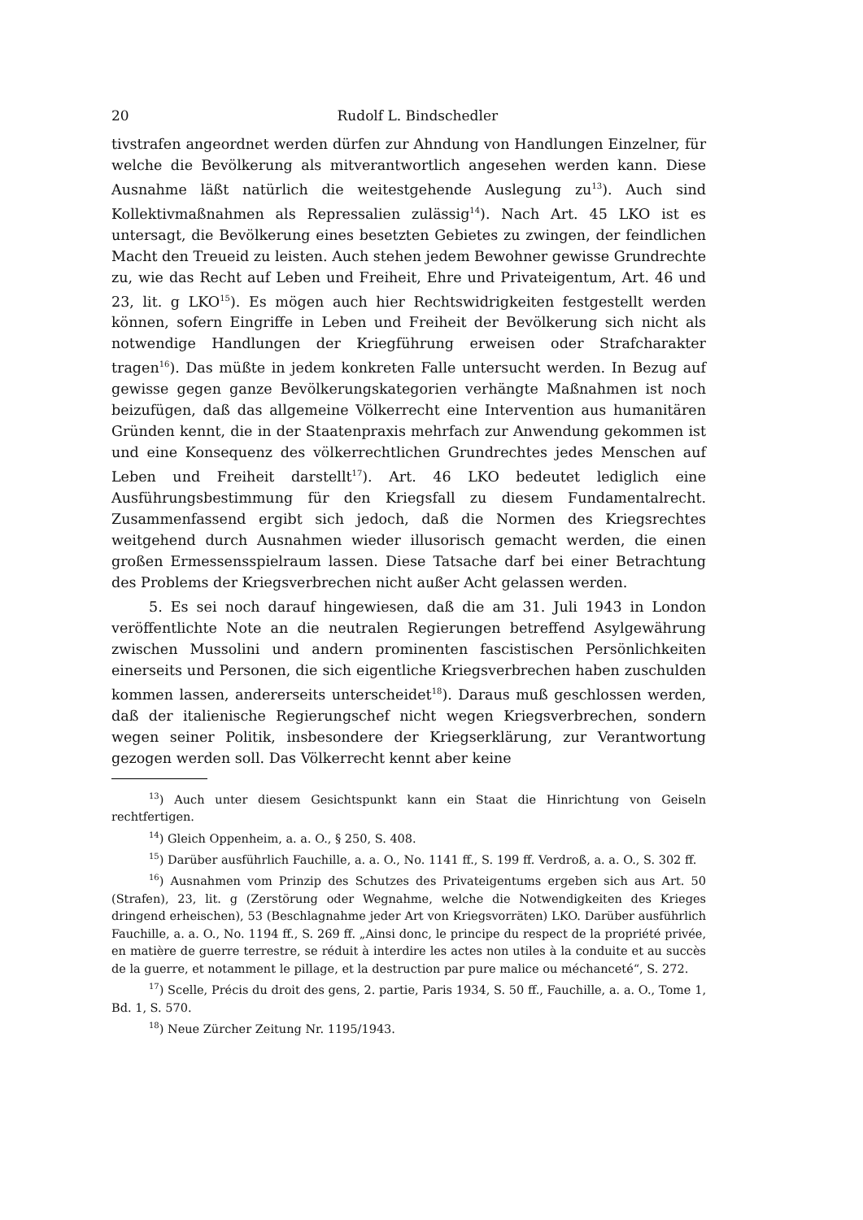20 Rudolf L. Bindschedler
tivstrafen angeordnet werden dürfen zur Ahndung von Handlungen Einzelner, für welche die Bevölkerung als mitverantwortlich angesehen werden kann. Diese Ausnahme läßt natürlich die weitestgehende Auslegung zu<sup>13</sup>). Auch sind Kollektivmaßnahmen als Repressalien zulässig<sup>14</sup>). Nach Art. 45 LKO ist es untersagt, die Bevölkerung eines besetzten Gebietes zu zwingen, der feindlichen Macht den Treueid zu leisten. Auch stehen jedem Bewohner gewisse Grundrechte zu, wie das Recht auf Leben und Freiheit, Ehre und Privateigentum, Art. 46 und 23, lit. g LKO<sup>15</sup>). Es mögen auch hier Rechtswidrigkeiten festgestellt werden können, sofern Eingriffe in Leben und Freiheit der Bevölkerung sich nicht als notwendige Handlungen der Kriegführung erweisen oder Strafcharakter tragen<sup>16</sup>). Das müßte in jedem konkreten Falle untersucht werden. In Bezug auf gewisse gegen ganze Bevölkerungskategorien verhängte Maßnahmen ist noch beizufügen, daß das allgemeine Völkerrecht eine Intervention aus humanitären Gründen kennt, die in der Staatenpraxis mehrfach zur Anwendung gekommen ist und eine Konsequenz des völkerrechtlichen Grundrechtes jedes Menschen auf Leben und Freiheit darstellt<sup>17</sup>). Art. 46 LKO bedeutet lediglich eine Ausführungsbestimmung für den Kriegsfall zu diesem Fundamentalrecht. Zusammenfassend ergibt sich jedoch, daß die Normen des Kriegsrechtes weitgehend durch Ausnahmen wieder illusorisch gemacht werden, die einen großen Ermessensspielraum lassen. Diese Tatsache darf bei einer Betrachtung des Problems der Kriegsverbrechen nicht außer Acht gelassen werden.
5. Es sei noch darauf hingewiesen, daß die am 31. Juli 1943 in London veröffentlichte Note an die neutralen Regierungen betreffend Asylgewährung zwischen Mussolini und andern prominenten fascistischen Persönlichkeiten einerseits und Personen, die sich eigentliche Kriegsverbrechen haben zuschulden kommen lassen, andererseits unterscheidet<sup>18</sup>). Daraus muß geschlossen werden, daß der italienische Regierungschef nicht wegen Kriegsverbrechen, sondern wegen seiner Politik, insbesondere der Kriegserklärung, zur Verantwortung gezogen werden soll. Das Völkerrecht kennt aber keine
<sup>13</sup>) Auch unter diesem Gesichtspunkt kann ein Staat die Hinrichtung von Geiseln rechtfertigen.
<sup>14</sup>) Gleich Oppenheim, a. a. O., § 250, S. 408.
<sup>15</sup>) Darüber ausführlich Fauchille, a. a. O., No. 1141 ff., S. 199 ff. Verdroß, a. a. O., S. 302 ff.
<sup>16</sup>) Ausnahmen vom Prinzip des Schutzes des Privateigentums ergeben sich aus Art. 50 (Strafen), 23, lit. g (Zerstörung oder Wegnahme, welche die Notwendigkeiten des Krieges dringend erheischen), 53 (Beschlagnahme jeder Art von Kriegsvorräten) LKO. Darüber ausführlich Fauchille, a. a. O., No. 1194 ff., S. 269 ff. „Ainsi donc, le principe du respect de la propriété privée, en matière de guerre terrestre, se réduit à interdire les actes non utiles à la conduite et au succès de la guerre, et notamment le pillage, et la destruction par pure malice ou méchanceté“, S. 272.
<sup>17</sup>) Scelle, Précis du droit des gens, 2. partie, Paris 1934, S. 50 ff., Fauchille, a. a. O., Tome 1, Bd. 1, S. 570.
<sup>18</sup>) Neue Zürcher Zeitung Nr. 1195/1943.